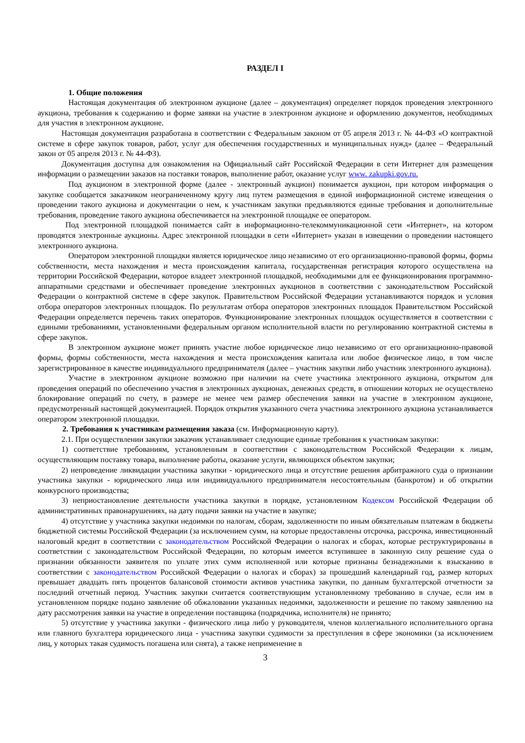РАЗДЕЛ I
1. Общие положения
Настоящая документация об электронном аукционе (далее – документация) определяет порядок проведения электронного аукциона, требования к содержанию и форме заявки на участие в электронном аукционе и оформлению документов, необходимых для участия в электронном аукционе.
Настоящая документация разработана в соответствии с Федеральным законом от 05 апреля 2013 г. № 44-ФЗ «О контрактной системе в сфере закупок товаров, работ, услуг для обеспечения государственных и муниципальных нужд» (далее – Федеральный закон от 05 апреля 2013 г. № 44-ФЗ).
Документация доступна для ознакомления на Официальный сайт Российской Федерации в сети Интернет для размещения информации о размещении заказов на поставки товаров, выполнение работ, оказание услуг www. zakupki.gov.ru.
Под аукционом в электронной форме (далее - электронный аукцион) понимается аукцион, при котором информация о закупке сообщается заказчиком неограниченному кругу лиц путем размещения в единой информационной системе извещения о проведении такого аукциона и документации о нем, к участникам закупки предъявляются единые требования и дополнительные требования, проведение такого аукциона обеспечивается на электронной площадке ее оператором.
Под электронной площадкой понимается сайт в информационно-телекоммуникационной сети «Интернет», на котором проводятся электронные аукционы. Адрес электронной площадки в сети «Интернет» указан в извещении о проведении настоящего электронного аукциона.
Оператором электронной площадки является юридическое лицо независимо от его организационно-правовой формы, формы собственности, места нахождения и места происхождения капитала, государственная регистрация которого осуществлена на территории Российской Федерации, которое владеет электронной площадкой, необходимыми для ее функционирования программно-аппаратными средствами и обеспечивает проведение электронных аукционов в соответствии с законодательством Российской Федерации о контрактной системе в сфере закупок. Правительством Российской Федерации устанавливаются порядок и условия отбора операторов электронных площадок. По результатам отбора операторов электронных площадок Правительством Российской Федерации определяется перечень таких операторов. Функционирование электронных площадок осуществляется в соответствии с едиными требованиями, установленными федеральным органом исполнительной власти по регулированию контрактной системы в сфере закупок.
В электронном аукционе может принять участие любое юридическое лицо независимо от его организационно-правовой формы, формы собственности, места нахождения и места происхождения капитала или любое физическое лицо, в том числе зарегистрированное в качестве индивидуального предпринимателя (далее – участник закупки либо участник электронного аукциона).
Участие в электронном аукционе возможно при наличии на счете участника электронного аукциона, открытом для проведения операций по обеспечению участия в электронных аукционах, денежных средств, в отношении которых не осуществлено блокирование операций по счету, в размере не менее чем размер обеспечения заявки на участие в электронном аукционе, предусмотренный настоящей документацией. Порядок открытия указанного счета участника электронного аукциона устанавливается оператором электронной площадки.
2. Требования к участникам размещения заказа (см. Информационную карту).
2.1. При осуществлении закупки заказчик устанавливает следующие единые требования к участникам закупки:
1) соответствие требованиям, установленным в соответствии с законодательством Российской Федерации к лицам, осуществляющим поставку товара, выполнение работы, оказание услуги, являющихся объектом закупки;
2) непроведение ликвидации участника закупки - юридического лица и отсутствие решения арбитражного суда о признании участника закупки - юридического лица или индивидуального предпринимателя несостоятельным (банкротом) и об открытии конкурсного производства;
3) неприостановление деятельности участника закупки в порядке, установленном Кодексом Российской Федерации об административных правонарушениях, на дату подачи заявки на участие в закупке;
4) отсутствие у участника закупки недоимки по налогам, сборам, задолженности по иным обязательным платежам в бюджеты бюджетной системы Российской Федерации (за исключением сумм, на которые предоставлены отсрочка, рассрочка, инвестиционный налоговый кредит в соответствии с законодательством Российской Федерации о налогах и сборах, которые реструктурированы в соответствии с законодательством Российской Федерации, по которым имеется вступившее в законную силу решение суда о признании обязанности заявителя по уплате этих сумм исполненной или которые признаны безнадежными к взысканию в соответствии с законодательством Российской Федерации о налогах и сборах) за прошедший календарный год, размер которых превышает двадцать пять процентов балансовой стоимости активов участника закупки, по данным бухгалтерской отчетности за последний отчетный период. Участник закупки считается соответствующим установленному требованию в случае, если им в установленном порядке подано заявление об обжаловании указанных недоимки, задолженности и решение по такому заявлению на дату рассмотрения заявки на участие в определении поставщика (подрядчика, исполнителя) не принято;
5) отсутствие у участника закупки - физического лица либо у руководителя, членов коллегиального исполнительного органа или главного бухгалтера юридического лица - участника закупки судимости за преступления в сфере экономики (за исключением лиц, у которых такая судимость погашена или снята), а также неприменение в
3